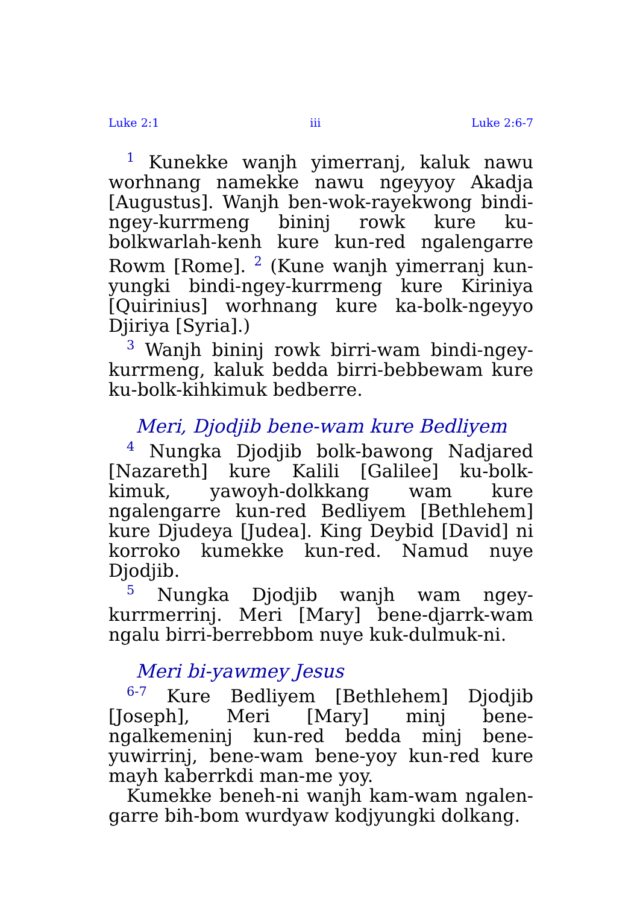Luke 2:1 iii Luke 2:6-7
<sup>1</sup> Kunekke wanjh yimerranj, kaluk nawu worhnang namekke nawu ngeyyoy Akadja [Augustus]. Wanjh ben-wok-rayekwong bindi-ngey-kurrmeng bininj rowk kure ku-bolkwarlah-kenh kure kun-red ngalengarre Rowm [Rome]. <sup>2</sup> (Kune wanjh yimerranj kun-yungki bindi-ngey-kurrmeng kure Kiriniya [Quirinius] worhnang kure ka-bolk-ngeyyo Djiriya [Syria].)
<sup>3</sup> Wanjh bininj rowk birri-wam bindi-ngey-kurrmeng, kaluk bedda birri-bebbewam kure ku-bolk-kihkimuk bedberre.
Meri, Djodjib bene-wam kure Bedliyem
<sup>4</sup> Nungka Djodjib bolk-bawong Nadjared [Nazareth] kure Kalili [Galilee] ku-bolk-kimuk, yawoyh-dolkkang wam kure ngalengarre kun-red Bedliyem [Bethlehem] kure Djudeya [Judea]. King Deybid [David] ni korroko kumekke kun-red. Namud nuye Djodjib.
<sup>5</sup> Nungka Djodjib wanjh wam ngey-kurrmerrinj. Meri [Mary] bene-djarrk-wam ngalu birri-berrebbom nuye kuk-dulmuk-ni.
Meri bi-yawmey Jesus
<sup>6-7</sup> Kure Bedliyem [Bethlehem] Djodjib [Joseph], Meri [Mary] minj bene-ngalkemeninj kun-red bedda minj bene-yuwirrinj, bene-wam bene-yoy kun-red kure mayh kaberrkdi man-me yoy.
Kumekke beneh-ni wanjh kam-wam ngalen-garre bih-bom wurdyaw kodjyungki dolkang.